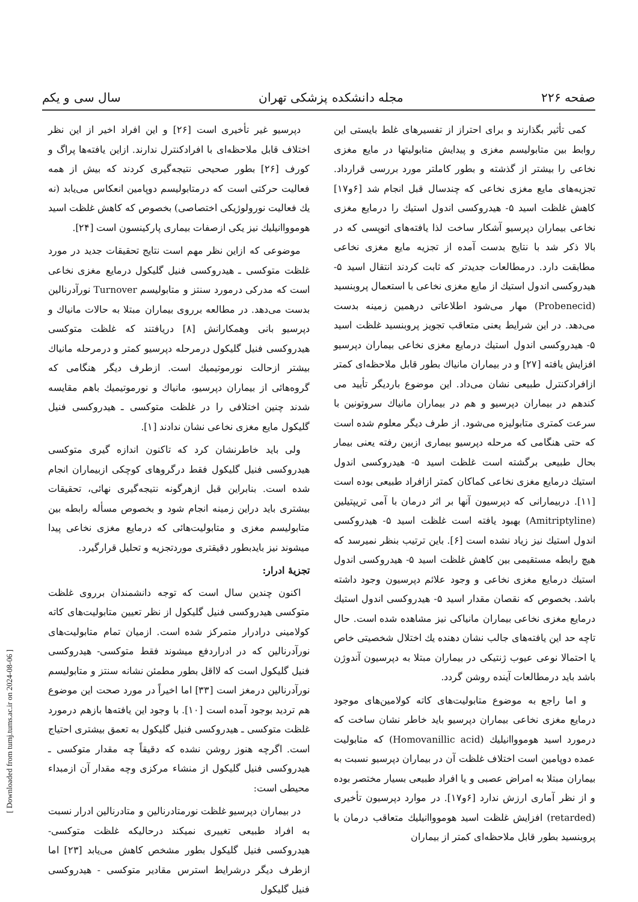صفحه ۲۲۶ مجله دانشکده پزشکی تهران سال سی و یکم
کمی تأثیر بگذارند و برای احتراز از تفسیرهای غلط بایستی این روابط بین متابولیسم مغزی و پیدایش متابولیتها در مایع مغزی نخاعی را بیشتر از گذشته و بطور کاملتر مورد بررسی قرارداد. تجزیه‌های مایع مغزی نخاعی که چندسال قبل انجام شد [۶و۱۷] کاهش غلظت اسید ۵- هیدروکسی اندول استیك را درمایع مغزی نخاعی بیماران دپرسیو آشکار ساخت لذا یافته‌های اتوپسی که در بالا ذکر شد با نتایج بدست آمده از تجزیه مایع مغزی نخاعی مطابقت دارد. درمطالعات جدیدتر که ثابت کردند انتقال اسید ۵- هیدروکسی اندول استیك از مایع مغزی نخاعی با استعمال پروبنسید (Probenecid) مهار می‌شود اطلاعاتی درهمین زمینه بدست می‌دهد. در این شرایط یعنی متعاقب تجویز پروبنسید غلظت اسید ۵- هیدروکسی اندول استیك درمایع مغزی نخاعی بیماران دپرسیو افزایش یافته [۲۷] و در بیماران مانیاك بطور قابل ملاحظه‌ای کمتر ازافرادکنترل طبیعی نشان می‌داد. این موضوع باردیگر تأیید می کندهم در بیماران دپرسیو و هم در بیماران مانیاك سروتونین با سرعت کمتری متابولیزه می‌شود. از طرف دیگر معلوم شده است که حتی هنگامی که مرحله دپرسیو بیماری ازبین رفته یعنی بیمار بحال طبیعی برگشته است غلظت اسید ۵- هیدروکسی اندول استیك درمایع مغزی نخاعی کماکان کمتر ازافراد طبیعی بوده است [۱۱]. دربیمارانی که دپرسیون آنها بر اثر درمان با آمی تریپتیلین (Amitriptyline) بهبود یافته است غلظت اسید ۵- هیدروکسی اندول استیك نیز زیاد نشده است [۶]. باین ترتیب بنظر نمیرسد که هیچ رابطه مستقیمی بین کاهش غلظت اسید ۵- هیدروکسی اندول استیك درمایع مغزی نخاعی و وجود علائم دپرسیون وجود داشته باشد. بخصوص که نقصان مقدار اسید ۵- هیدروکسی اندول استیك درمایع مغزی نخاعی بیماران مانیاکی نیز مشاهده شده است. حال تاچه حد این یافته‌های جالب نشان دهنده یك اختلال شخصیتی خاص یا احتمالا نوعی عیوب ژنتیکی در بیماران مبتلا به دپرسیون آندوژن باشد باید درمطالعات آینده روشن گردد.
و اما راجع به موضوع متابولیت‌های کاته کولامین‌های موجود درمایع مغزی نخاعی بیماران دپرسیو باید خاطر نشان ساخت که درمورد اسید هوموواانیلیك (Homovanillic acid) که متابولیت عمده دوپامین است اختلاف غلظت آن در بیماران دپرسیو نسبت به بیماران مبتلا به امراض عصبی و یا افراد طبیعی بسیار مختصر بوده و از نظر آماری ارزش ندارد [۶و۱۷]. در موارد دپرسیون تأخیری (retarded) افزایش غلظت اسید هوموواانیلیك متعاقب درمان با پروبنسید بطور قابل ملاحظه‌ای کمتر از بیماران
دپرسیو غیر تأخیری است [۲۶] و این افراد اخیر از این نظر اختلاف قابل ملاحظه‌ای با افرادکنترل ندارند. ازاین یافته‌ها پراگ و کورف [۲۶] بطور صحیحی نتیجه‌گیری کردند که بیش از همه فعالیت حرکتی است که درمتابولیسم دوپامین انعکاس می‌یابد (نه یك فعالیت نورولوژیکی اختصاصی) بخصوص که کاهش غلظت اسید هوموواانیلیك نیز یکی ازصفات بیماری پارکینسون است [۲۴].
موضوعی که ازاین نظر مهم است نتایج تحقیقات جدید در مورد غلظت متوکسی ـ هیدروکسی فنیل گلیکول درمایع مغزی نخاعی است که مدرکی درمورد سنتز و متابولیسم Turnover نورآدرنالین بدست می‌دهد. در مطالعه برروی بیماران مبتلا به حالات مانیاك و دپرسیو بانی وهمکارانش [۸] دریافتند که غلظت متوکسی هیدروکسی فنیل گلیکول درمرحله دپرسیو کمتر و درمرحله مانیاك بیشتر ازحالت نورموتیمیك است. ازطرف دیگر هنگامی که گروه‌هائی از بیماران دپرسیو، مانیاك و نورموتیمیك باهم مقایسه شدند چنین اختلافی را در غلظت متوکسی ـ هیدروکسی فنیل گلیکول مایع مغزی نخاعی نشان ندادند [۱].
ولی باید خاطرنشان کرد که تاکنون اندازه گیری متوکسی هیدروکسی فنیل گلیکول فقط درگروهای کوچکی ازبیماران انجام شده است. بنابراین قبل ازهرگونه نتیجه‌گیری نهائی، تحقیقات بیشتری باید دراین زمینه انجام شود و بخصوص مسأله رابطه بین متابولیسم مغزی و متابولیت‌هائی که درمایع مغزی نخاعی پیدا میشوند نیز بایدبطور دقیقتری موردتجزیه و تحلیل قرارگیرد.
تجزیهٔ ادرار:
اکنون چندین سال است که توجه دانشمندان برروی غلظت متوکسی هیدروکسی فنیل گلیکول از نظر تعیین متابولیت‌های کاته کولامینی درادرار متمرکز شده است. ازمیان تمام متابولیت‌های نورآدرنالین که در ادراردفع میشوند فقط متوکسی- هیدروکسی فنیل گلیکول است که لااقل بطور مطمئن نشانه سنتز و متابولیسم نورآدرنالین درمغز است [۳۳] اما اخیراً در مورد صحت این موضوع هم تردید بوجود آمده است [۱۰]. با وجود این یافته‌ها بازهم درمورد غلظت متوکسی ـ هیدروکسی فنیل گلیکول به تعمق بیشتری احتیاج است. اگرچه هنوز روشن نشده که دقیقاً چه مقدار متوکسی ـ هیدروکسی فنیل گلیکول از منشاء مرکزی وچه مقدار آن ازمبداء محیطی است:
در بیماران دپرسیو غلظت نورمتادرنالین و متادرنالین ادرار نسبت به افراد طبیعی تغییری نمیکند درحالیکه غلظت متوکسی- هیدروکسی فنیل گلیکول بطور مشخص کاهش می‌یابد [۲۳] اما ازطرف دیگر درشرایط استرس مقادیر متوکسی - هیدروکسی فنیل گلیکول
[ Downloaded from tumj.tums.ac.ir on 2024-08-06 ]